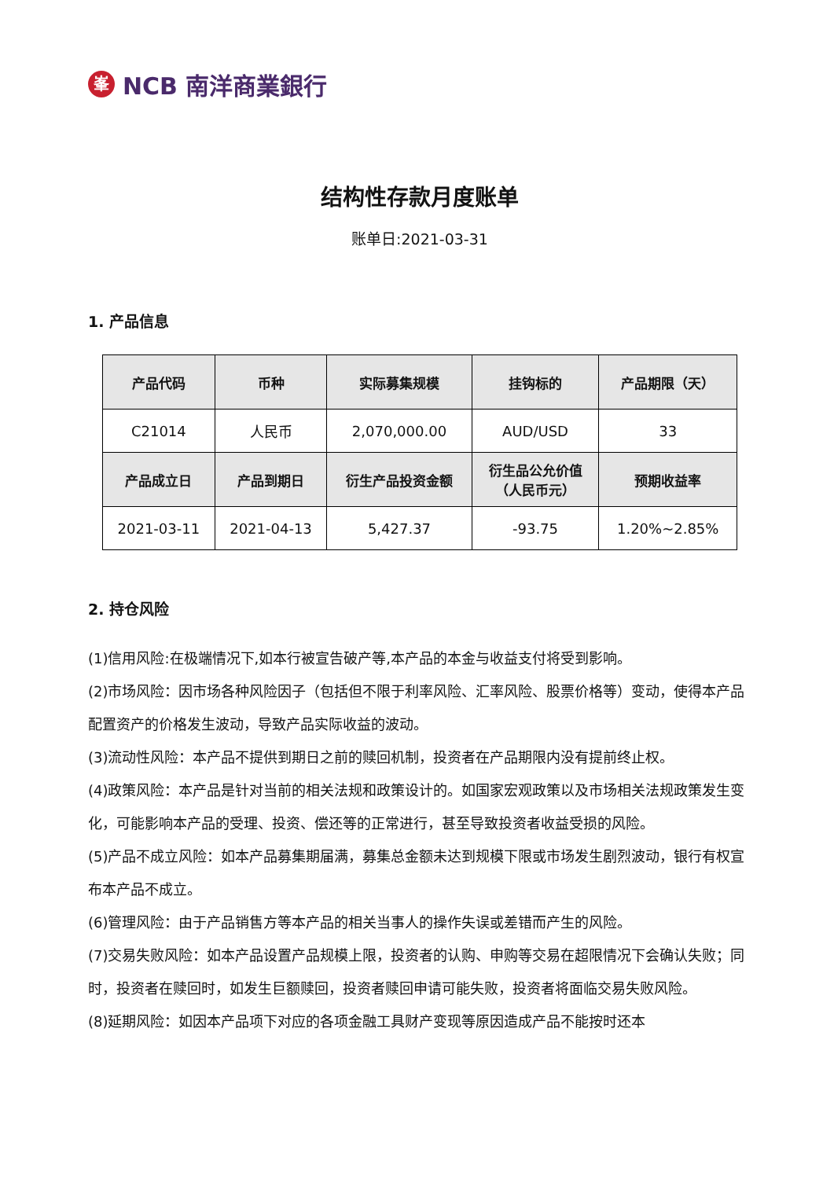峯
NCB 南洋商業銀行
结构性存款月度账单
账单日:2021-03-31
1. 产品信息
| 产品代码 | 币种 | 实际募集规模 | 挂钩标的 | 产品期限（天） |
| --- | --- | --- | --- | --- |
| C21014 | 人民币 | 2,070,000.00 | AUD/USD | 33 |
| 产品成立日 | 产品到期日 | 衍生产品投资金额 | 衍生品公允价值 （人民币元） | 预期收益率 |
| 2021-03-11 | 2021-04-13 | 5,427.37 | -93.75 | 1.20%~2.85% |
2. 持仓风险
(1)信用风险:在极端情况下,如本行被宣告破产等,本产品的本金与收益支付将受到影响。
(2)市场风险：因市场各种风险因子（包括但不限于利率风险、汇率风险、股票价格等）变动，使得本产品配置资产的价格发生波动，导致产品实际收益的波动。
(3)流动性风险：本产品不提供到期日之前的赎回机制，投资者在产品期限内没有提前终止权。
(4)政策风险：本产品是针对当前的相关法规和政策设计的。如国家宏观政策以及市场相关法规政策发生变化，可能影响本产品的受理、投资、偿还等的正常进行，甚至导致投资者收益受损的风险。
(5)产品不成立风险：如本产品募集期届满，募集总金额未达到规模下限或市场发生剧烈波动，银行有权宣布本产品不成立。
(6)管理风险：由于产品销售方等本产品的相关当事人的操作失误或差错而产生的风险。
(7)交易失败风险：如本产品设置产品规模上限，投资者的认购、申购等交易在超限情况下会确认失败；同时，投资者在赎回时，如发生巨额赎回，投资者赎回申请可能失败，投资者将面临交易失败风险。
(8)延期风险：如因本产品项下对应的各项金融工具财产变现等原因造成产品不能按时还本